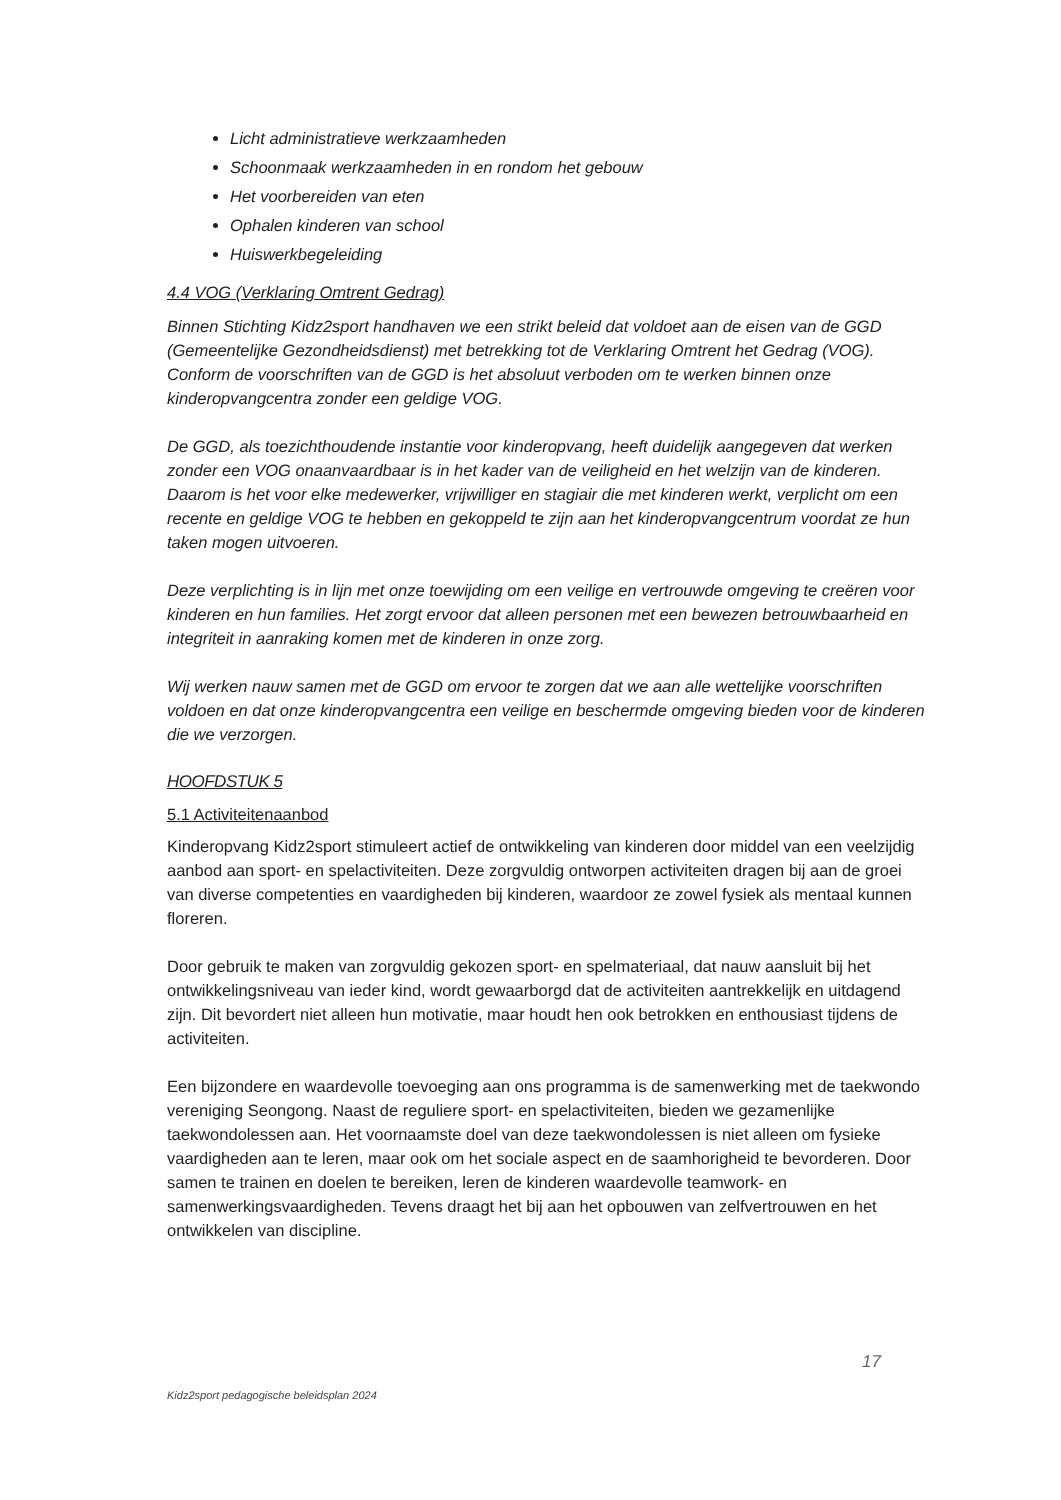Licht administratieve werkzaamheden
Schoonmaak werkzaamheden in en rondom het gebouw
Het voorbereiden van eten
Ophalen kinderen van school
Huiswerkbegeleiding
4.4 VOG (Verklaring Omtrent Gedrag)
Binnen Stichting Kidz2sport handhaven we een strikt beleid dat voldoet aan de eisen van de GGD (Gemeentelijke Gezondheidsdienst) met betrekking tot de Verklaring Omtrent het Gedrag (VOG). Conform de voorschriften van de GGD is het absoluut verboden om te werken binnen onze kinderopvangcentra zonder een geldige VOG.
De GGD, als toezichthoudende instantie voor kinderopvang, heeft duidelijk aangegeven dat werken zonder een VOG onaanvaardbaar is in het kader van de veiligheid en het welzijn van de kinderen. Daarom is het voor elke medewerker, vrijwilliger en stagiair die met kinderen werkt, verplicht om een recente en geldige VOG te hebben en gekoppeld te zijn aan het kinderopvangcentrum voordat ze hun taken mogen uitvoeren.
Deze verplichting is in lijn met onze toewijding om een veilige en vertrouwde omgeving te creëren voor kinderen en hun families. Het zorgt ervoor dat alleen personen met een bewezen betrouwbaarheid en integriteit in aanraking komen met de kinderen in onze zorg.
Wij werken nauw samen met de GGD om ervoor te zorgen dat we aan alle wettelijke voorschriften voldoen en dat onze kinderopvangcentra een veilige en beschermde omgeving bieden voor de kinderen die we verzorgen.
HOOFDSTUK 5
5.1 Activiteitenaanbod
Kinderopvang Kidz2sport stimuleert actief de ontwikkeling van kinderen door middel van een veelzijdig aanbod aan sport- en spelactiviteiten. Deze zorgvuldig ontworpen activiteiten dragen bij aan de groei van diverse competenties en vaardigheden bij kinderen, waardoor ze zowel fysiek als mentaal kunnen floreren.
Door gebruik te maken van zorgvuldig gekozen sport- en spelmateriaal, dat nauw aansluit bij het ontwikkelingsniveau van ieder kind, wordt gewaarborgd dat de activiteiten aantrekkelijk en uitdagend zijn. Dit bevordert niet alleen hun motivatie, maar houdt hen ook betrokken en enthousiast tijdens de activiteiten.
Een bijzondere en waardevolle toevoeging aan ons programma is de samenwerking met de taekwondo vereniging Seongong. Naast de reguliere sport- en spelactiviteiten, bieden we gezamenlijke taekwondolessen aan. Het voornaamste doel van deze taekwondolessen is niet alleen om fysieke vaardigheden aan te leren, maar ook om het sociale aspect en de saamhorigheid te bevorderen. Door samen te trainen en doelen te bereiken, leren de kinderen waardevolle teamwork- en samenwerkingsvaardigheden. Tevens draagt het bij aan het opbouwen van zelfvertrouwen en het ontwikkelen van discipline.
17
Kidz2sport pedagogische beleidsplan 2024